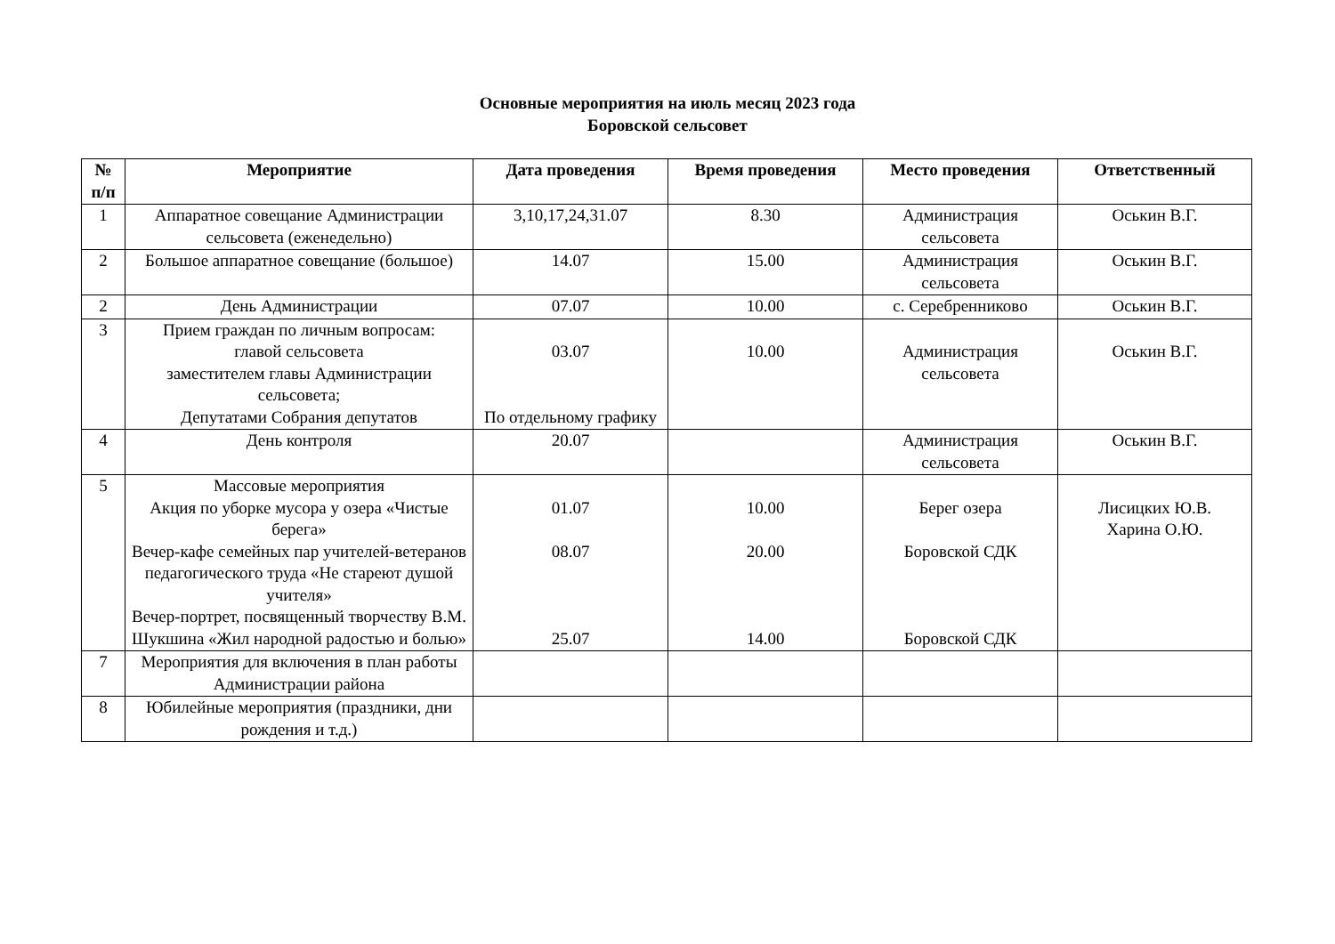Основные мероприятия на июль месяц 2023 года
Боровской сельсовет
| № п/п | Мероприятие | Дата проведения | Время проведения | Место проведения | Ответственный |
| --- | --- | --- | --- | --- | --- |
| 1 | Аппаратное совещание Администрации сельсовета (еженедельно) | 3,10,17,24,31.07 | 8.30 | Администрация сельсовета | Оськин В.Г. |
| 2 | Большое аппаратное совещание (большое) | 14.07 | 15.00 | Администрация сельсовета | Оськин В.Г. |
| 2 | День Администрации | 07.07 | 10.00 | с. Серебренниково | Оськин В.Г. |
| 3 | Прием граждан по личным вопросам: главой сельсовета заместителем главы Администрации сельсовета; Депутатами Собрания депутатов | 03.07 По отдельному графику | 10.00 | Администрация сельсовета | Оськин В.Г. |
| 4 | День контроля | 20.07 | | Администрация сельсовета | Оськин В.Г. |
| 5 | Массовые мероприятия Акция по уборке мусора у озера «Чистые берега» Вечер-кафе семейных пар учителей-ветеранов педагогического труда «Не стареют душой учителя» Вечер-портрет, посвященный творчеству В.М. Шукшина «Жил народной радостью и болью» | 01.07 08.07 25.07 | 10.00 20.00 14.00 | Берег озера Боровской СДК Боровской СДК | Лисицких Ю.В. Харина О.Ю. |
| 7 | Мероприятия для включения в план работы Администрации района | | | | |
| 8 | Юбилейные мероприятия (праздники, дни рождения и т.д.) | | | | |